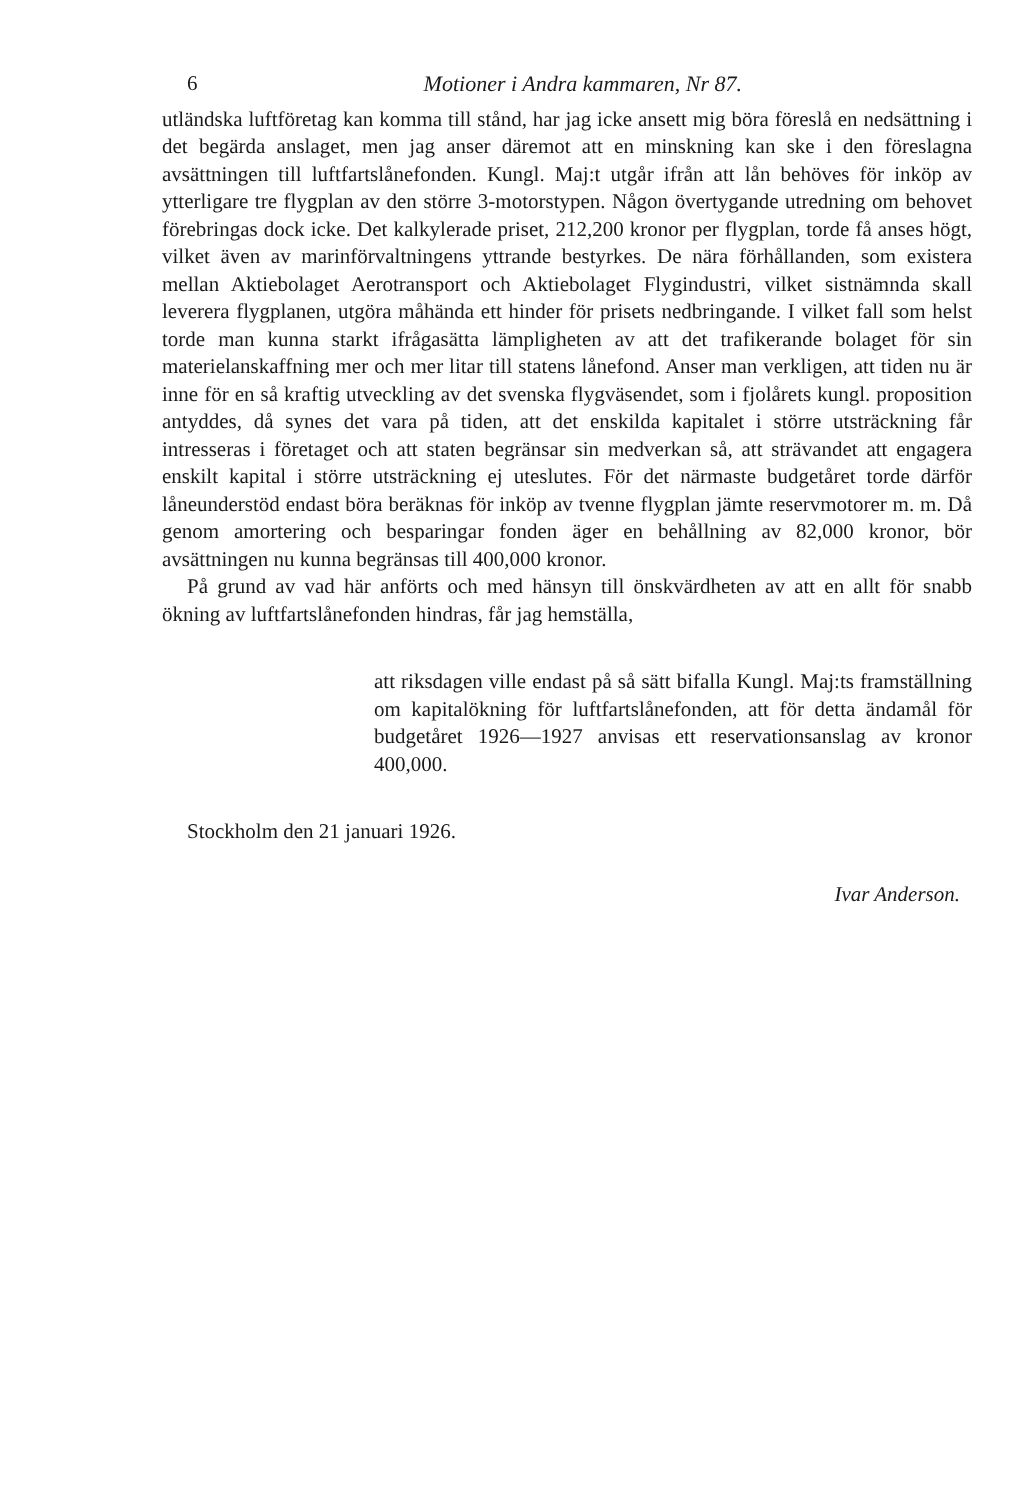6 Motioner i Andra kammaren, Nr 87.
utländska luftföretag kan komma till stånd, har jag icke ansett mig böra föreslå en nedsättning i det begärda anslaget, men jag anser däremot att en minskning kan ske i den föreslagna avsättningen till luftfartslånefonden. Kungl. Maj:t utgår ifrån att lån behöves för inköp av ytterligare tre flygplan av den större 3-motorstypen. Någon övertygande utredning om behovet förebringas dock icke. Det kalkylerade priset, 212,200 kronor per flygplan, torde få anses högt, vilket även av marinförvaltningens yttrande bestyrkes. De nära förhållanden, som existera mellan Aktiebolaget Aerotransport och Aktiebolaget Flygindustri, vilket sistnämnda skall leverera flygplanen, utgöra måhända ett hinder för prisets nedbringande. I vilket fall som helst torde man kunna starkt ifrågasätta lämpligheten av att det trafikerande bolaget för sin materielanskaffning mer och mer litar till statens lånefond. Anser man verkligen, att tiden nu är inne för en så kraftig utveckling av det svenska flygväsendet, som i fjolårets kungl. proposition antyddes, då synes det vara på tiden, att det enskilda kapitalet i större utsträckning får intresseras i företaget och att staten begränsar sin medverkan så, att strävandet att engagera enskilt kapital i större utsträckning ej uteslutes. För det närmaste budgetåret torde därför låneunderstöd endast böra beräknas för inköp av tvenne flygplan jämte reservmotorer m. m. Då genom amortering och besparingar fonden äger en behållning av 82,000 kronor, bör avsättningen nu kunna begränsas till 400,000 kronor.
På grund av vad här anförts och med hänsyn till önskvärdheten av att en allt för snabb ökning av luftfartslånefonden hindras, får jag hemställa,
att riksdagen ville endast på så sätt bifalla Kungl. Maj:ts framställning om kapitalökning för luftfartslånefonden, att för detta ändamål för budgetåret 1926—1927 anvisas ett reservationsanslag av kronor 400,000.
Stockholm den 21 januari 1926.
Ivar Anderson.